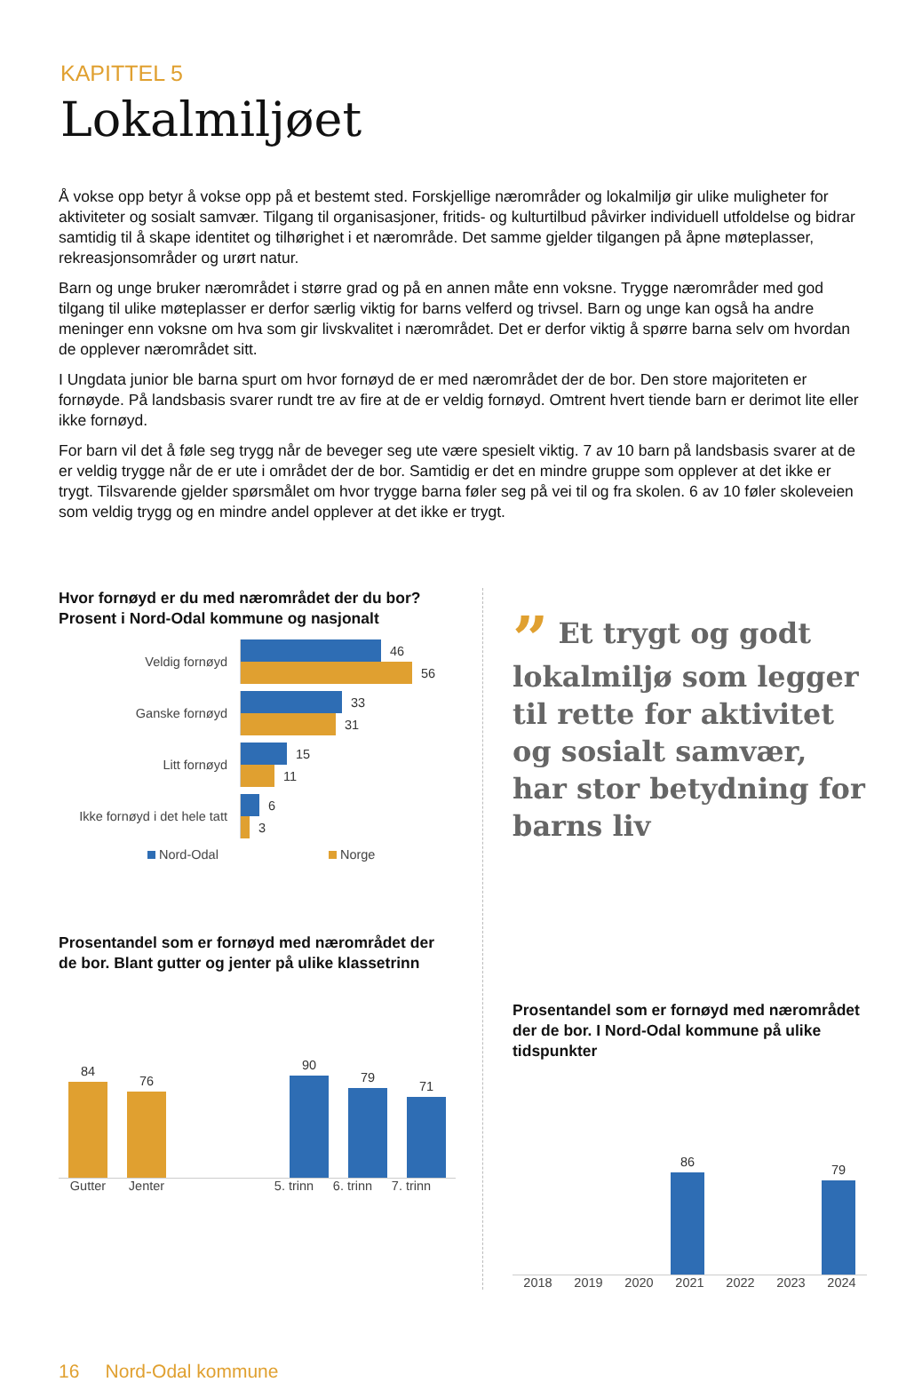KAPITTEL 5
Lokalmiljøet
Å vokse opp betyr å vokse opp på et bestemt sted. Forskjellige nærområder og lokalmiljø gir ulike muligheter for aktiviteter og sosialt samvær. Tilgang til organisasjoner, fritids- og kulturtilbud påvirker individuell utfoldelse og bidrar samtidig til å skape identitet og tilhørighet i et nærområde. Det samme gjelder tilgangen på åpne møteplasser, rekreasjonsområder og urørt natur.
Barn og unge bruker nærområdet i større grad og på en annen måte enn voksne. Trygge nærområder med god tilgang til ulike møteplasser er derfor særlig viktig for barns velferd og trivsel. Barn og unge kan også ha andre meninger enn voksne om hva som gir livskvalitet i nærområdet. Det er derfor viktig å spørre barna selv om hvordan de opplever nærområdet sitt.
I Ungdata junior ble barna spurt om hvor fornøyd de er med nærområdet der de bor. Den store majoriteten er fornøyde. På landsbasis svarer rundt tre av fire at de er veldig fornøyd. Omtrent hvert tiende barn er derimot lite eller ikke fornøyd.
For barn vil det å føle seg trygg når de beveger seg ute være spesielt viktig. 7 av 10 barn på landsbasis svarer at de er veldig trygge når de er ute i området der de bor. Samtidig er det en mindre gruppe som opplever at det ikke er trygt. Tilsvarende gjelder spørsmålet om hvor trygge barna føler seg på vei til og fra skolen. 6 av 10 føler skoleveien som veldig trygg og en mindre andel opplever at det ikke er trygt.
Hvor fornøyd er du med nærområdet der du bor? Prosent i Nord-Odal kommune og nasjonalt
Veldig fornøyd
46
56
Ganske fornøyd
33
31
Litt fornøyd
15
11
Ikke fornøyd i det hele tatt
6
3
Nord-Odal Norge
Prosentandel som er fornøyd med nærområdet der de bor. Blant gutter og jenter på ulike klassetrinn
84
76
90
79
71
Gutter Jenter 5. trinn 6. trinn 7. trinn
” Et trygt og godt lokalmiljø som legger til rette for aktivitet og sosialt samvær, har stor betydning for barns liv
Prosentandel som er fornøyd med nærområdet der de bor. I Nord-Odal kommune på ulike tidspunkter
86
79
2018 2019 2020 2021 2022 2023 2024
16 Nord-Odal kommune